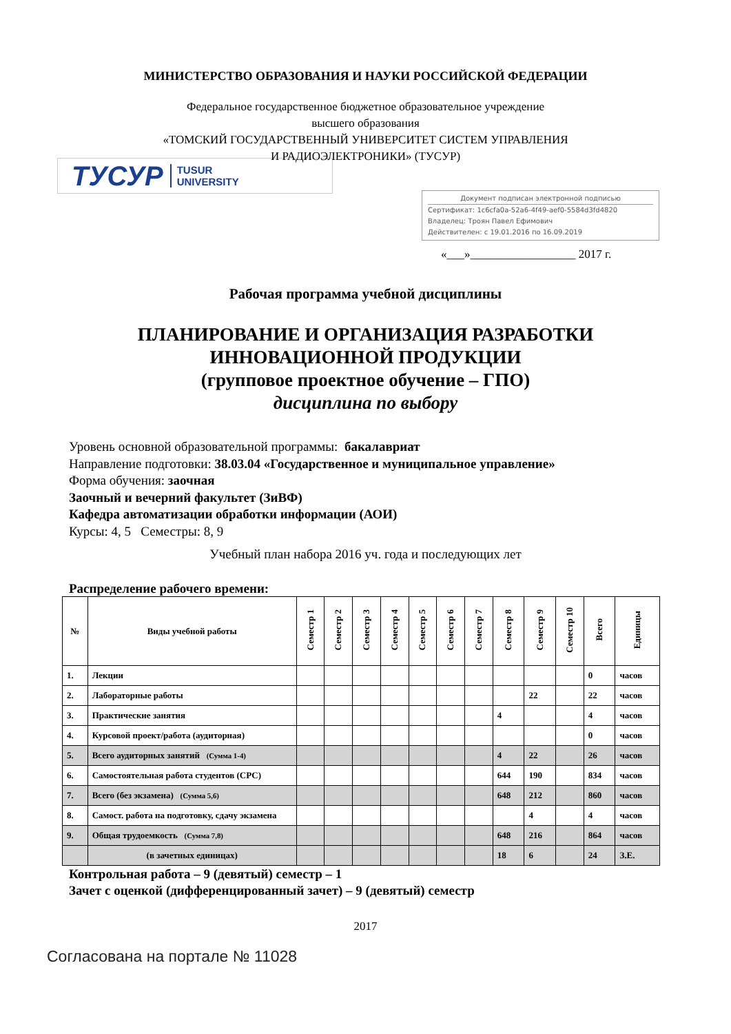МИНИСТЕРСТВО ОБРАЗОВАНИЯ И НАУКИ РОССИЙСКОЙ ФЕДЕРАЦИИ
Федеральное государственное бюджетное образовательное учреждение
высшего образования
«ТОМСКИЙ ГОСУДАРСТВЕННЫЙ УНИВЕРСИТЕТ СИСТЕМ УПРАВЛЕНИЯ
И РАДИОЭЛЕКТРОНИКИ» (ТУСУР)
ТУСУР TUSUR
UNIVERSITY
Документ подписан электронной подписью
Сертификат: 1c6cfa0a-52a6-4f49-aef0-5584d3fd4820
Владелец: Троян Павел Ефимович
Действителен: с 19.01.2016 по 16.09.2019
«___»__________________ 2017 г.
Рабочая программа учебной дисциплины
ПЛАНИРОВАНИЕ И ОРГАНИЗАЦИЯ РАЗРАБОТКИ
ИННОВАЦИОННОЙ ПРОДУКЦИИ
(групповое проектное обучение – ГПО)
дисциплина по выбору
Уровень основной образовательной программы: бакалавриат
Направление подготовки: 38.03.04 «Государственное и муниципальное управление»
Форма обучения: заочная
Заочный и вечерний факультет (ЗиВФ)
Кафедра автоматизации обработки информации (АОИ)
Курсы: 4, 5 Семестры: 8, 9
Учебный план набора 2016 уч. года и последующих лет
Распределение рабочего времени:
| № | Виды учебной работы | Семестр 1 | Семестр 2 | Семестр 3 | Семестр 4 | Семестр 5 | Семестр 6 | Семестр 7 | Семестр 8 | Семестр 9 | Семестр 10 | Всего | Единицы |
| --- | --- | --- | --- | --- | --- | --- | --- | --- | --- | --- | --- | --- | --- |
| 1. | Лекции | | | | | | | | | | | 0 | часов |
| 2. | Лабораторные работы | | | | | | | | | 22 | | 22 | часов |
| 3. | Практические занятия | | | | | | | | 4 | | | 4 | часов |
| 4. | Курсовой проект/работа (аудиторная) | | | | | | | | | | | 0 | часов |
| 5. | Всего аудиторных занятий (Сумма 1-4) | | | | | | | | 4 | 22 | | 26 | часов |
| 6. | Самостоятельная работа студентов (СРС) | | | | | | | | 644 | 190 | | 834 | часов |
| 7. | Всего (без экзамена) (Сумма 5,6) | | | | | | | | 648 | 212 | | 860 | часов |
| 8. | Самост. работа на подготовку, сдачу экзамена | | | | | | | | | 4 | | 4 | часов |
| 9. | Общая трудоемкость (Сумма 7,8) | | | | | | | | 648 | 216 | | 864 | часов |
| | (в зачетных единицах) | | | | | | | | 18 | 6 | | 24 | З.Е. |
Контрольная работа – 9 (девятый) семестр – 1
Зачет с оценкой (дифференцированный зачет) – 9 (девятый) семестр
2017
Согласована на портале № 11028